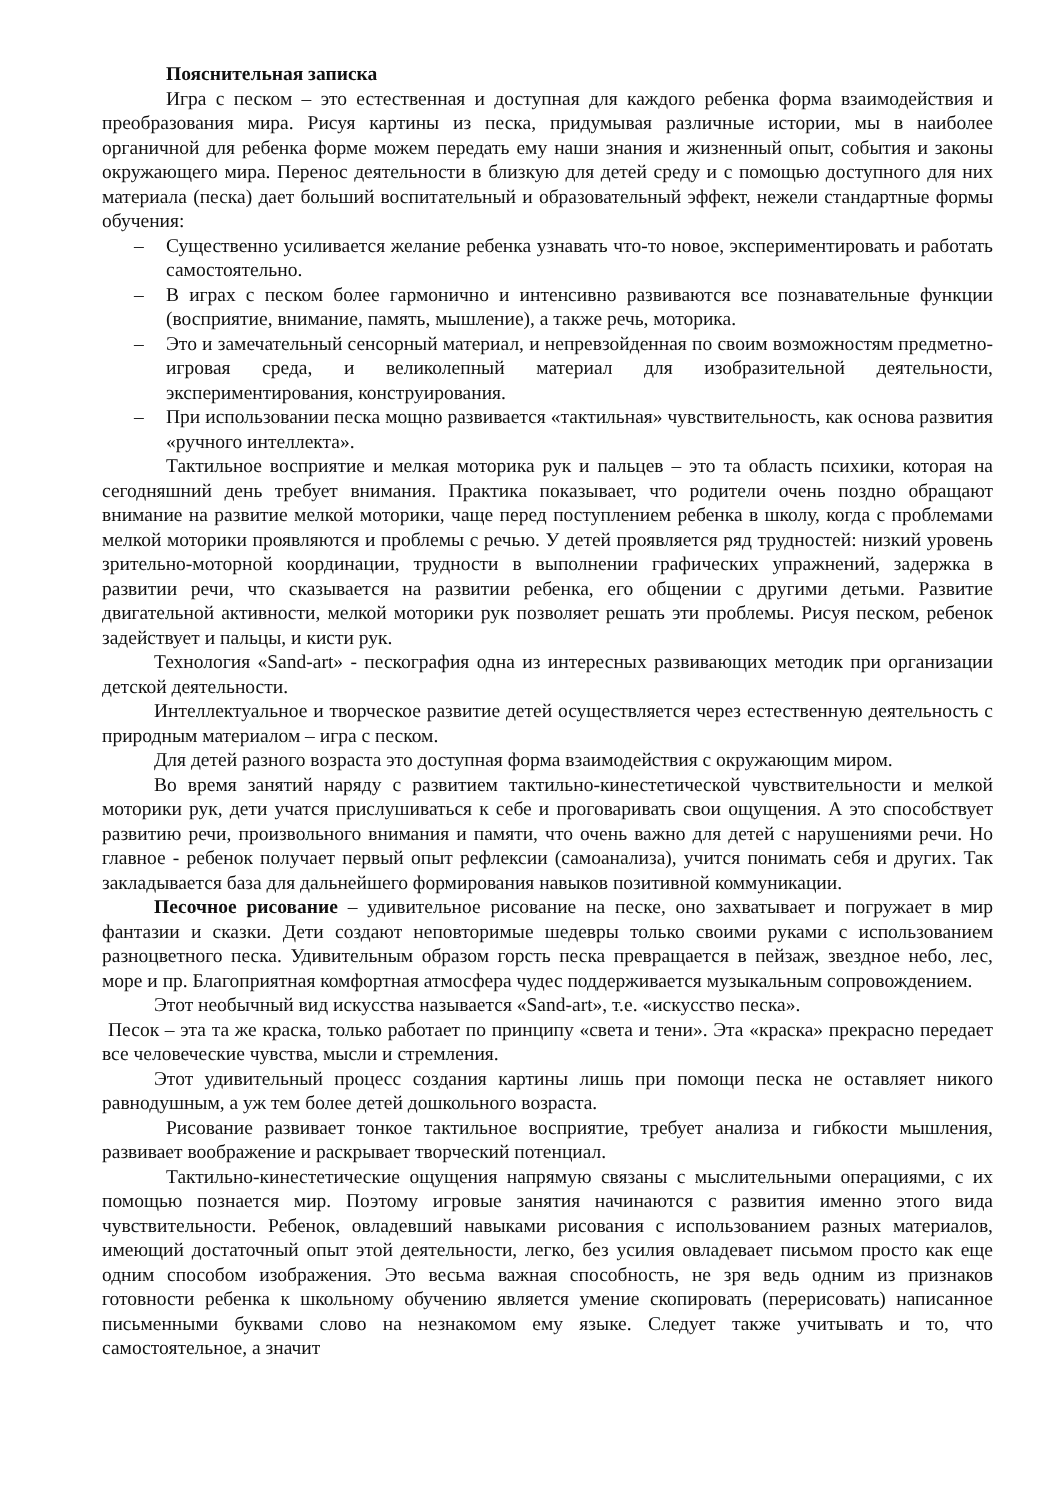Пояснительная записка
Игра с песком – это естественная и доступная для каждого ребенка форма взаимодействия и преобразования мира. Рисуя картины из песка, придумывая различные истории, мы в наиболее органичной для ребенка форме можем передать ему наши знания и жизненный опыт, события и законы окружающего мира. Перенос деятельности в близкую для детей среду и с помощью доступного для них материала (песка) дает больший воспитательный и образовательный эффект, нежели стандартные формы обучения:
– Существенно усиливается желание ребенка узнавать что-то новое, экспериментировать и работать самостоятельно.
– В играх с песком более гармонично и интенсивно развиваются все познавательные функции (восприятие, внимание, память, мышление), а также речь, моторика.
– Это и замечательный сенсорный материал, и непревзойденная по своим возможностям предметно-игровая среда, и великолепный материал для изобразительной деятельности, экспериментирования, конструирования.
– При использовании песка мощно развивается «тактильная» чувствительность, как основа развития «ручного интеллекта».
Тактильное восприятие и мелкая моторика рук и пальцев – это та область психики, которая на сегодняшний день требует внимания. Практика показывает, что родители очень поздно обращают внимание на развитие мелкой моторики, чаще перед поступлением ребенка в школу, когда с проблемами мелкой моторики проявляются и проблемы с речью. У детей проявляется ряд трудностей: низкий уровень зрительно-моторной координации, трудности в выполнении графических упражнений, задержка в развитии речи, что сказывается на развитии ребенка, его общении с другими детьми. Развитие двигательной активности, мелкой моторики рук позволяет решать эти проблемы. Рисуя песком, ребенок задействует и пальцы, и кисти рук.
Технология «Sand-art» - пескография одна из интересных развивающих методик при организации детской деятельности.
Интеллектуальное и творческое развитие детей осуществляется через естественную деятельность с природным материалом – игра с песком.
Для детей разного возраста это доступная форма взаимодействия с окружающим миром.
Во время занятий наряду с развитием тактильно-кинестетической чувствительности и мелкой моторики рук, дети учатся прислушиваться к себе и проговаривать свои ощущения. А это способствует развитию речи, произвольного внимания и памяти, что очень важно для детей с нарушениями речи. Но главное - ребенок получает первый опыт рефлексии (самоанализа), учится понимать себя и других. Так закладывается база для дальнейшего формирования навыков позитивной коммуникации.
Песочное рисование – удивительное рисование на песке, оно захватывает и погружает в мир фантазии и сказки. Дети создают неповторимые шедевры только своими руками с использованием разноцветного песка. Удивительным образом горсть песка превращается в пейзаж, звездное небо, лес, море и пр. Благоприятная комфортная атмосфера чудес поддерживается музыкальным сопровождением.
Этот необычный вид искусства называется «Sand-art», т.е. «искусство песка».
Песок – эта та же краска, только работает по принципу «света и тени». Эта «краска» прекрасно передает все человеческие чувства, мысли и стремления.
Этот удивительный процесс создания картины лишь при помощи песка не оставляет никого равнодушным, а уж тем более детей дошкольного возраста.
Рисование развивает тонкое тактильное восприятие, требует анализа и гибкости мышления, развивает воображение и раскрывает творческий потенциал.
Тактильно-кинестетические ощущения напрямую связаны с мыслительными операциями, с их помощью познается мир. Поэтому игровые занятия начинаются с развития именно этого вида чувствительности. Ребенок, овладевший навыками рисования с использованием разных материалов, имеющий достаточный опыт этой деятельности, легко, без усилия овладевает письмом просто как еще одним способом изображения. Это весьма важная способность, не зря ведь одним из признаков готовности ребенка к школьному обучению является умение скопировать (перерисовать) написанное письменными буквами слово на незнакомом ему языке. Следует также учитывать и то, что самостоятельное, а значит